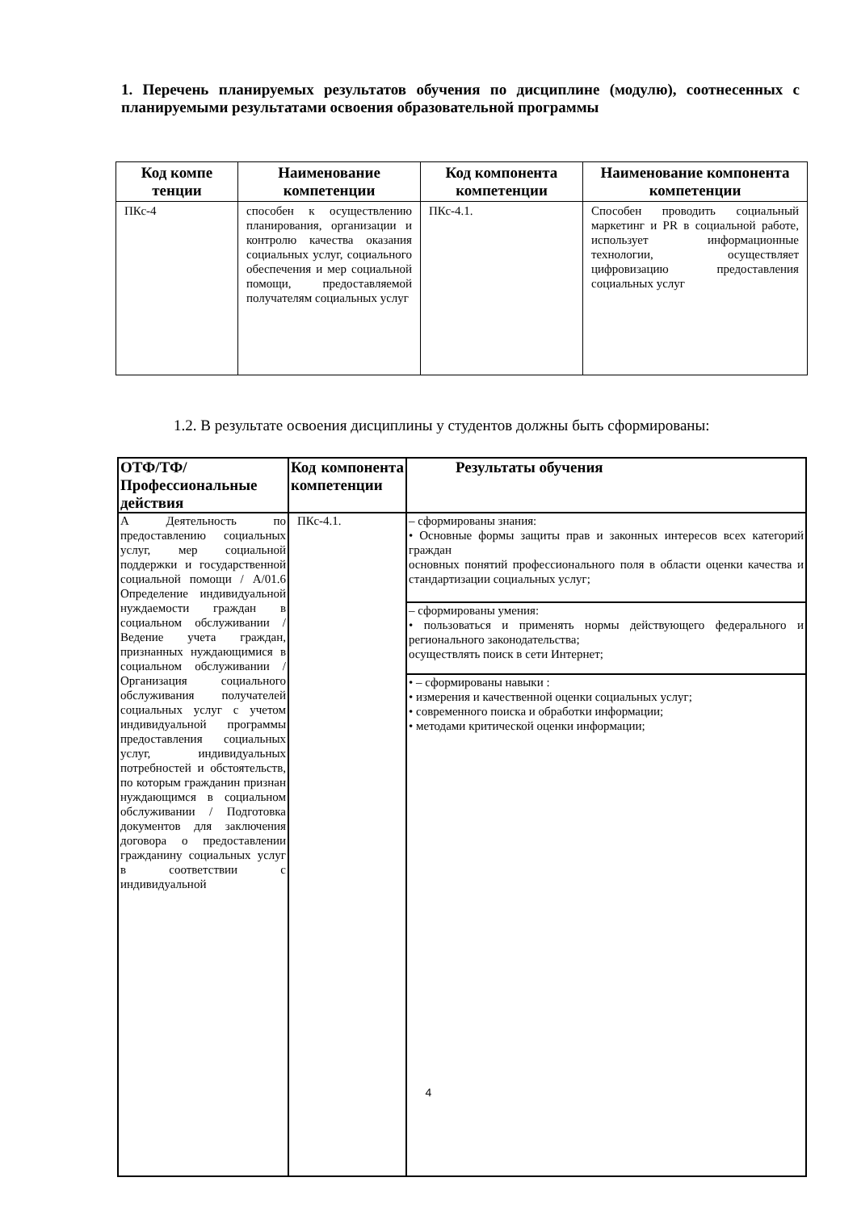1. Перечень планируемых результатов обучения по дисциплине (модулю), соотнесенных с планируемыми результатами освоения образовательной программы
| Код компе тенции | Наименование компетенции | Код компонента компетенции | Наименование компонента компетенции |
| --- | --- | --- | --- |
| ПКс-4 | способен к осуществлению планирования, организации и контролю качества оказания социальных услуг, социального обеспечения и мер социальной помощи, предоставляемой получателям социальных услуг | ПКс-4.1. | Способен проводить социальный маркетинг и PR в социальной работе, использует информационные технологии, осуществляет цифровизацию предоставления социальных услуг |
1.2. В результате освоения дисциплины у студентов должны быть сформированы:
| ОТФ/ТФ/ Профессиональные действия | Код компонента компетенции | Результаты обучения |
| --- | --- | --- |
| А Деятельность по предоставлению социальных услуг, мер социальной поддержки и государственной социальной помощи / А/01.6 Определение индивидуальной нуждаемости граждан в социальном обслуживании / Ведение учета граждан, признанных нуждающимися в социальном обслуживании /Организация социального обслуживания получателей социальных услуг с учетом индивидуальной программы предоставления социальных услуг, индивидуальных потребностей и обстоятельств, по которым гражданин признан нуждающимся в социальном обслуживании / Подготовка документов для заключения договора о предоставлении гражданину социальных услуг в соответствии с индивидуальной | ПКс-4.1. | – сформированы знания: • Основные формы защиты прав и законных интересов всех категорий граждан основных понятий профессионального поля в области оценки качества и стандартизации социальных услуг; |
| | | – сформированы умения: • пользоваться и применять нормы действующего федерального и регионального законодательства; осуществлять поиск в сети Интернет; |
| | | • – сформированы навыки : • измерения и качественной оценки социальных услуг; • современного поиска и обработки информации; • методами критической оценки информации; |
4